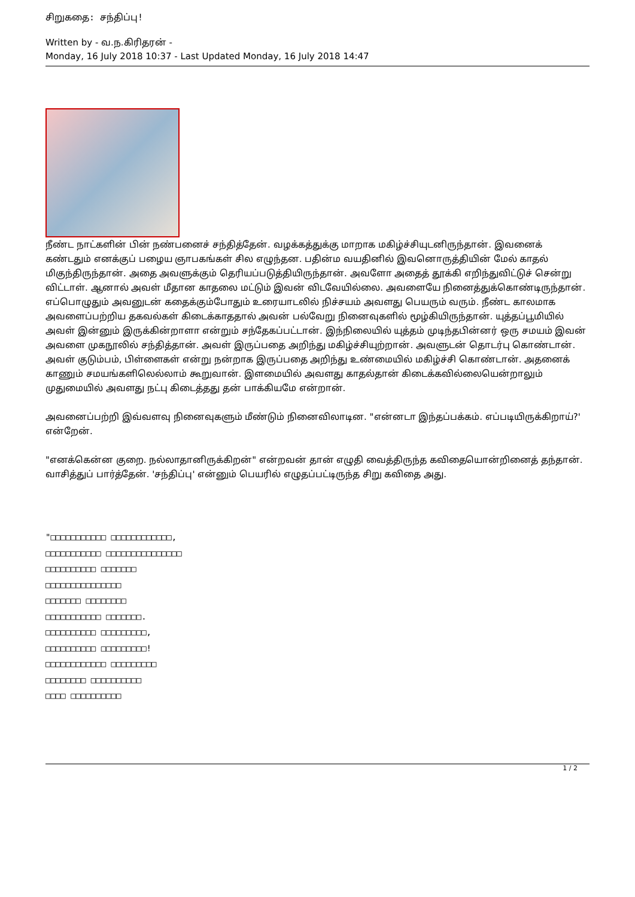சிறுகதை: சந்திப்பு!
Written by - வ.ந.கிரிதரன் -
Monday, 16 July 2018 10:37 - Last Updated Monday, 16 July 2018 14:47
நீண்ட நாட்களின் பின் நண்பனைச் சந்தித்தேன். வழக்கத்துக்கு மாறாக மகிழ்ச்சியுடனிருந்தான். இவனைக் கண்டதும் எனக்குப் பழைய ஞாபகங்கள் சில எழுந்தன. பதின்ம வயதினில் இவனொருத்தியின் மேல் காதல் மிகுந்திருந்தான். அதை அவளுக்கும் தெரியப்படுத்தியிருந்தான். அவளோ அதைத் தூக்கி எறிந்துவிட்டுச் சென்று விட்டாள். ஆனால் அவள் மீதான காதலை மட்டும் இவன் விடவேயில்லை. அவளையே நினைத்துக்கொண்டிருந்தான். எப்பொழுதும் அவனுடன் கதைக்கும்போதும் உரையாடலில் நிச்சயம் அவளது பெயரும் வரும். நீண்ட காலமாக அவளைப்பற்றிய தகவல்கள் கிடைக்காததால் அவன் பல்வேறு நினைவுகளில் மூழ்கியிருந்தான். யுத்தப்பூமியில் அவள் இன்னும் இருக்கின்றாளா என்றும் சந்தேகப்பட்டான். இந்நிலையில் யுத்தம் முடிந்தபின்னர் ஒரு சமயம் இவன் அவளை முகநூலில் சந்தித்தான். அவள் இருப்பதை அறிந்து மகிழ்ச்சியுற்றான். அவளுடன் தொடர்பு கொண்டான். அவள் குடும்பம், பிள்ளைகள் என்று நன்றாக இருப்பதை அறிந்து உண்மையில் மகிழ்ச்சி கொண்டான். அதனைக் காணும் சமயங்களிலெல்லாம் கூறுவான். இளமையில் அவளது காதல்தான் கிடைக்கவில்லையென்றாலும் முதுமையில் அவளது நட்பு கிடைத்தது தன் பாக்கியமே என்றான்.
அவனைப்பற்றி இவ்வளவு நினைவுகளும் மீண்டும் நினைவிலாடின. "என்னடா இந்தப்பக்கம். எப்படியிருக்கிறாய்?' என்றேன்.
"எனக்கென்ன குறை. நல்லாதானிருக்கிறன்" என்றவன் தான் எழுதி வைத்திருந்த கவிதையொன்றினைத் தந்தான். வாசித்துப் பார்த்தேன். 'சந்திப்பு' என்னும் பெயரில் எழுதப்பட்டிருந்த சிறு கவிதை அது.
"□□□□□□□□□□□ □□□□□□□□□□□□,
□□□□□□□□□□□ □□□□□□□□□□□□□□□
□□□□□□□□□□ □□□□□□□
□□□□□□□□□□□□□□□
□□□□□□□ □□□□□□□□
□□□□□□□□□□□ □□□□□□□.
□□□□□□□□□□ □□□□□□□□□,
□□□□□□□□□□ □□□□□□□□□!
□□□□□□□□□□□□ □□□□□□□□□
□□□□□□□□ □□□□□□□□□□
□□□□ □□□□□□□□□□
1 / 2